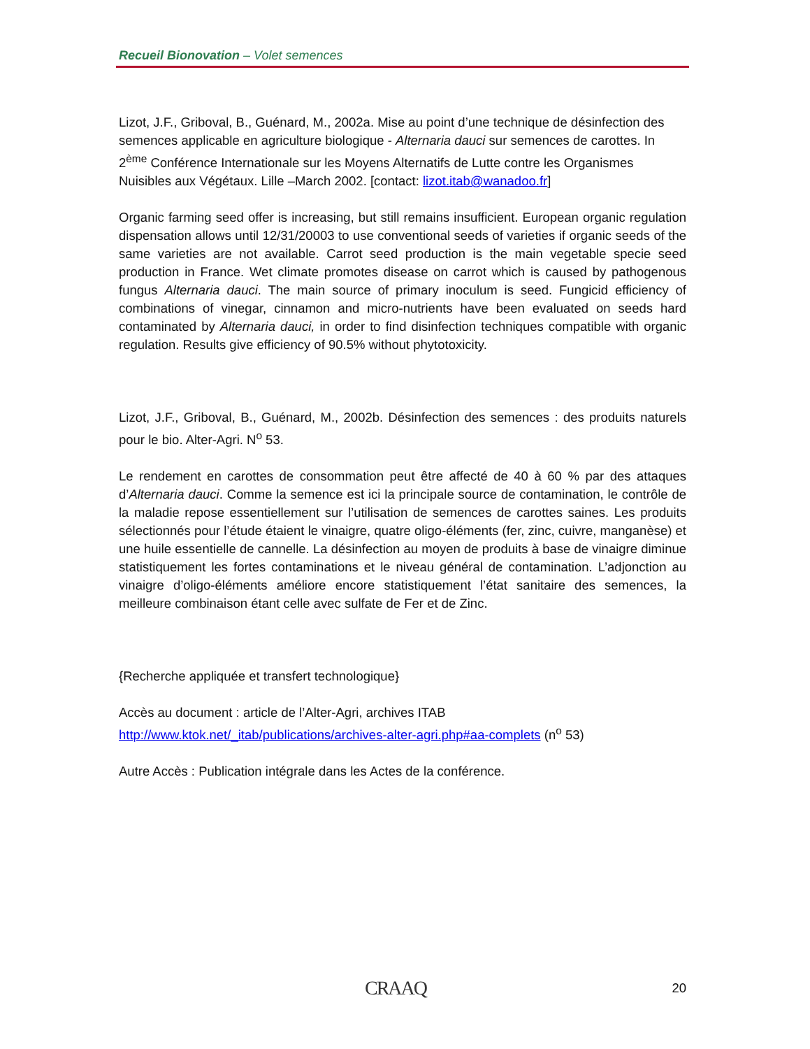Recueil Bionovation – Volet semences
Lizot, J.F., Griboval, B., Guénard, M., 2002a. Mise au point d’une technique de désinfection des semences applicable en agriculture biologique - Alternaria dauci sur semences de carottes. In 2<sup>ème</sup> Conférence Internationale sur les Moyens Alternatifs de Lutte contre les Organismes Nuisibles aux Végétaux. Lille –March 2002. [contact: lizot.itab@wanadoo.fr]
Organic farming seed offer is increasing, but still remains insufficient. European organic regulation dispensation allows until 12/31/20003 to use conventional seeds of varieties if organic seeds of the same varieties are not available. Carrot seed production is the main vegetable specie seed production in France. Wet climate promotes disease on carrot which is caused by pathogenous fungus Alternaria dauci. The main source of primary inoculum is seed. Fungicid efficiency of combinations of vinegar, cinnamon and micro-nutrients have been evaluated on seeds hard contaminated by Alternaria dauci, in order to find disinfection techniques compatible with organic regulation. Results give efficiency of 90.5% without phytotoxicity.
Lizot, J.F., Griboval, B., Guénard, M., 2002b. Désinfection des semences : des produits naturels pour le bio. Alter-Agri. N<sup>o</sup> 53.
Le rendement en carottes de consommation peut être affecté de 40 à 60 % par des attaques d’Alternaria dauci. Comme la semence est ici la principale source de contamination, le contrôle de la maladie repose essentiellement sur l’utilisation de semences de carottes saines. Les produits sélectionnés pour l’étude étaient le vinaigre, quatre oligo-éléments (fer, zinc, cuivre, manganèse) et une huile essentielle de cannelle. La désinfection au moyen de produits à base de vinaigre diminue statistiquement les fortes contaminations et le niveau général de contamination. L’adjonction au vinaigre d’oligo-éléments améliore encore statistiquement l’état sanitaire des semences, la meilleure combinaison étant celle avec sulfate de Fer et de Zinc.
{Recherche appliquée et transfert technologique}
Accès au document : article de l’Alter-Agri, archives ITAB
http://www.ktok.net/_itab/publications/archives-alter-agri.php#aa-complets (n<sup>o</sup> 53)
Autre Accès : Publication intégrale dans les Actes de la conférence.
CRAAQ 20